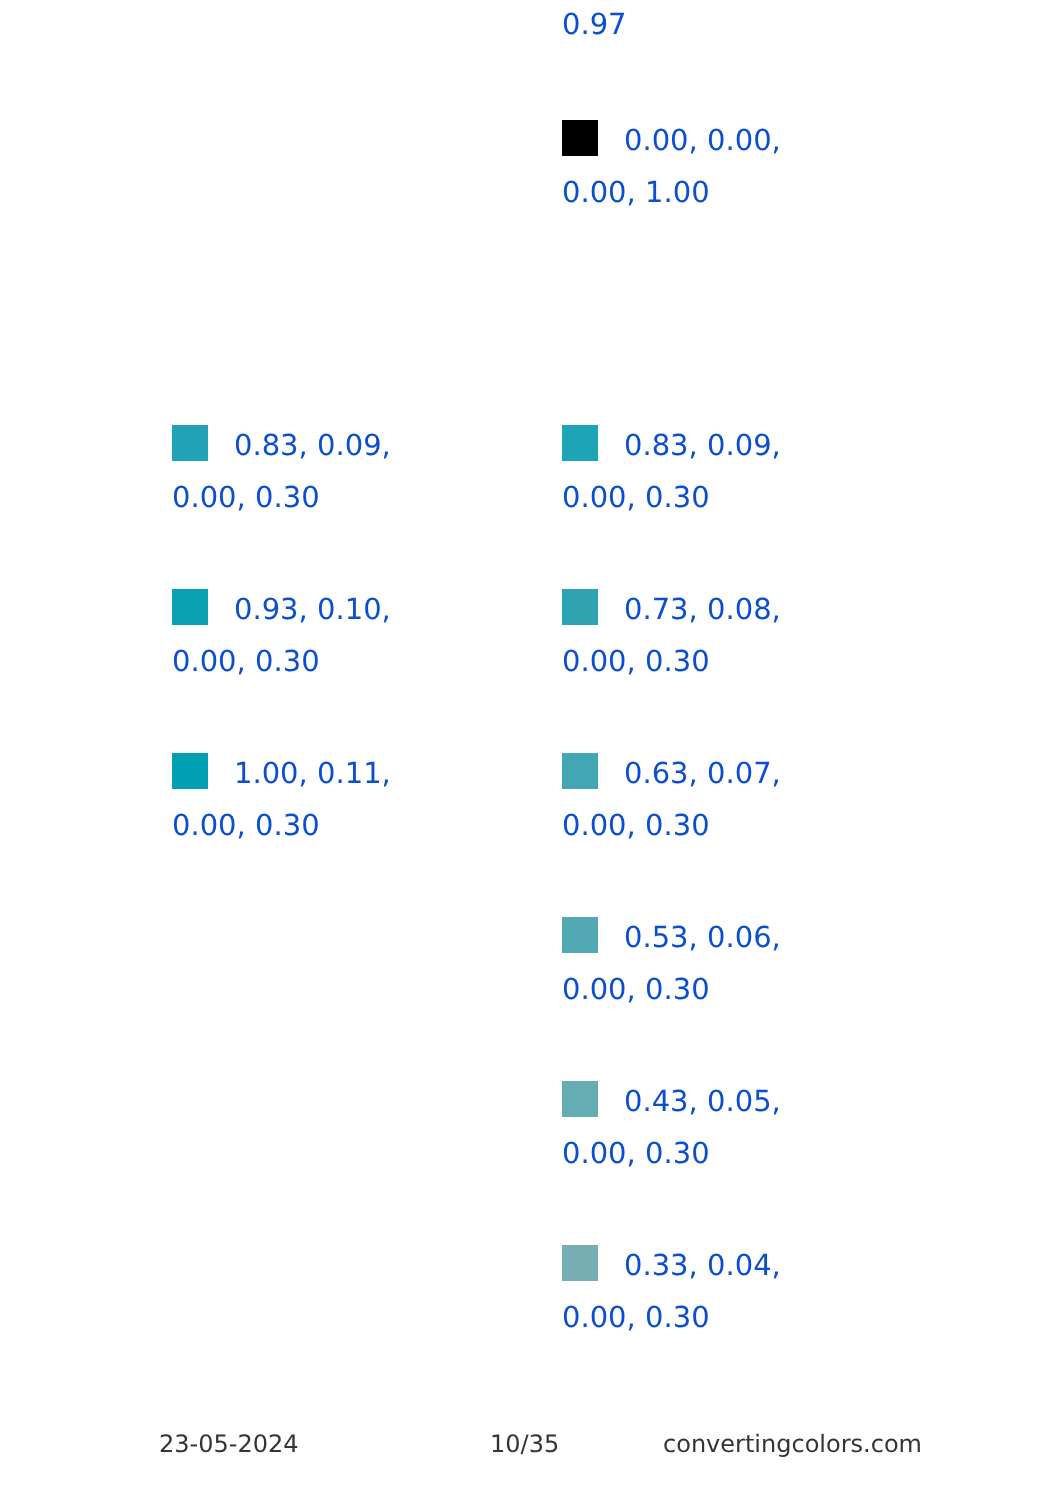0.97
0.00, 0.00, 0.00, 1.00
0.83, 0.09, 0.00, 0.30
0.83, 0.09, 0.00, 0.30
0.93, 0.10, 0.00, 0.30
0.73, 0.08, 0.00, 0.30
1.00, 0.11, 0.00, 0.30
0.63, 0.07, 0.00, 0.30
0.53, 0.06, 0.00, 0.30
0.43, 0.05, 0.00, 0.30
0.33, 0.04, 0.00, 0.30
23-05-2024 10/35 convertingcolors.com